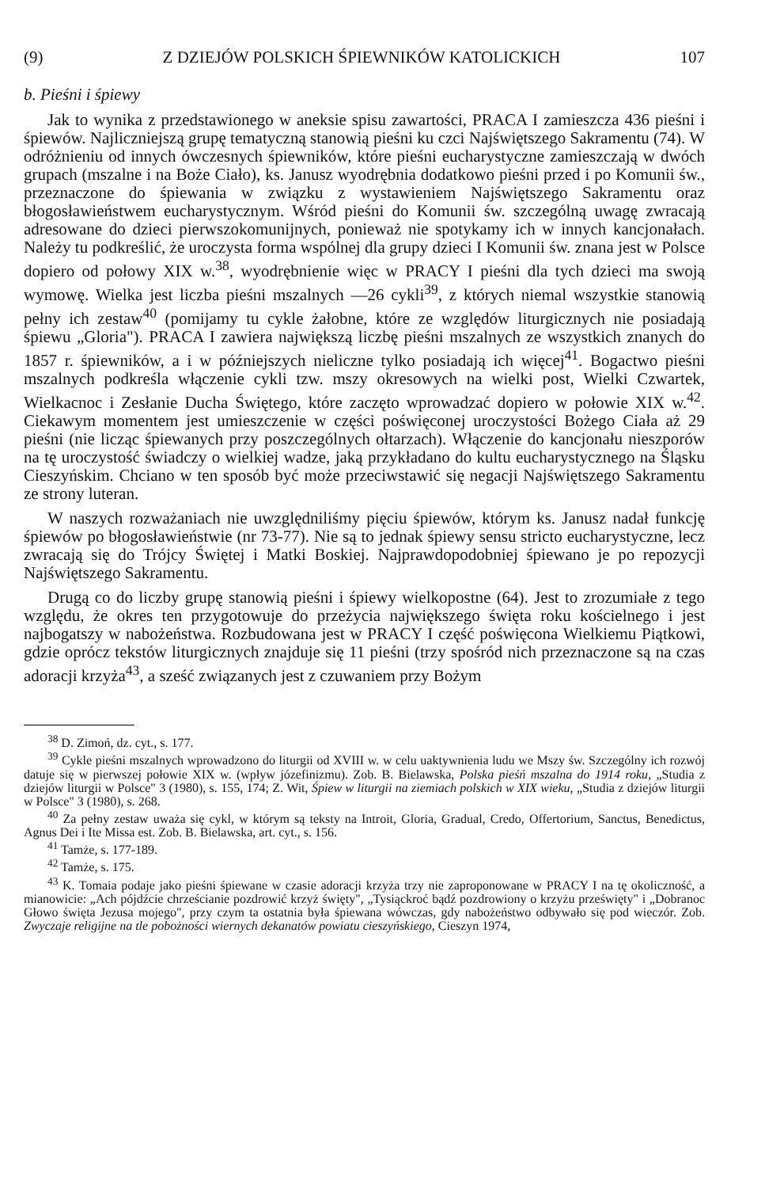(9) Z DZIEJÓW POLSKICH ŚPIEWNIKÓW KATOLICKICH 107
b. Pieśni i śpiewy
Jak to wynika z przedstawionego w aneksie spisu zawartości, PRACA I zamieszcza 436 pieśni i śpiewów. Najliczniejszą grupę tematyczną stanowią pieśni ku czci Najświętszego Sakramentu (74). W odróżnieniu od innych ówczesnych śpiewników, które pieśni eucharystyczne zamieszczają w dwóch grupach (mszalne i na Boże Ciało), ks. Janusz wyodrębnia dodatkowo pieśni przed i po Komunii św., przeznaczone do śpiewania w związku z wystawieniem Najświętszego Sakramentu oraz błogosławieństwem eucharystycznym. Wśród pieśni do Komunii św. szczególną uwagę zwracają adresowane do dzieci pierwszokomunijnych, ponieważ nie spotykamy ich w innych kancjonałach. Należy tu podkreślić, że uroczysta forma wspólnej dla grupy dzieci I Komunii św. znana jest w Polsce dopiero od połowy XIX w.<sup>38</sup>, wyodrębnienie więc w PRACY I pieśni dla tych dzieci ma swoją wymowę. Wielka jest liczba pieśni mszalnych —26 cykli<sup>39</sup>, z których niemal wszystkie stanowią pełny ich zestaw<sup>40</sup> (pomijamy tu cykle żałobne, które ze względów liturgicznych nie posiadają śpiewu „Gloria"). PRACA I zawiera największą liczbę pieśni mszalnych ze wszystkich znanych do 1857 r. śpiewników, a i w późniejszych nieliczne tylko posiadają ich więcej<sup>41</sup>. Bogactwo pieśni mszalnych podkreśla włączenie cykli tzw. mszy okresowych na wielki post, Wielki Czwartek, Wielkacnoc i Zesłanie Ducha Świętego, które zaczęto wprowadzać dopiero w połowie XIX w.<sup>42</sup>. Ciekawym momentem jest umieszczenie w części poświęconej uroczystości Bożego Ciała aż 29 pieśni (nie licząc śpiewanych przy poszczególnych ołtarzach). Włączenie do kancjonału nieszporów na tę uroczystość świadczy o wielkiej wadze, jaką przykładano do kultu eucharystycznego na Śląsku Cieszyńskim. Chciano w ten sposób być może przeciwstawić się negacji Najświętszego Sakramentu ze strony luteran.
W naszych rozważaniach nie uwzględniliśmy pięciu śpiewów, którym ks. Janusz nadał funkcję śpiewów po błogosławieństwie (nr 73-77). Nie są to jednak śpiewy sensu stricto eucharystyczne, lecz zwracają się do Trójcy Świętej i Matki Boskiej. Najprawdopodobniej śpiewano je po repozycji Najświętszego Sakramentu.
Drugą co do liczby grupę stanowią pieśni i śpiewy wielkopostne (64). Jest to zrozumiałe z tego względu, że okres ten przygotowuje do przeżycia największego święta roku kościelnego i jest najbogatszy w nabożeństwa. Rozbudowana jest w PRACY I część poświęcona Wielkiemu Piątkowi, gdzie oprócz tekstów liturgicznych znajduje się 11 pieśni (trzy spośród nich przeznaczone są na czas adoracji krzyża<sup>43</sup>, a sześć związanych jest z czuwaniem przy Bożym
<sup>38</sup> D. Zimoń, dz. cyt., s. 177.
<sup>39</sup> Cykle pieśni mszalnych wprowadzono do liturgii od XVIII w. w celu uaktywnienia ludu we Mszy św. Szczególny ich rozwój datuje się w pierwszej połowie XIX w. (wpływ józefinizmu). Zob. B. Bielawska, Polska pieśń mszalna do 1914 roku, „Studia z dziejów liturgii w Polsce" 3 (1980), s. 155, 174; Z. Wit, Śpiew w liturgii na ziemiach polskich w XIX wieku, „Studia z dziejów liturgii w Polsce" 3 (1980), s. 268.
<sup>40</sup> Za pełny zestaw uważa się cykl, w którym są teksty na Introit, Gloria, Gradual, Credo, Offertorium, Sanctus, Benedictus, Agnus Dei i Ite Missa est. Zob. B. Bielawska, art. cyt., s. 156.
<sup>41</sup> Tamże, s. 177-189.
<sup>42</sup> Tamże, s. 175.
<sup>43</sup> K. Tomaia podaje jako pieśni śpiewane w czasie adoracji krzyża trzy nie zaproponowane w PRACY I na tę okoliczność, a mianowicie: „Ach pójdźcie chrześcianie pozdrowić krzyż święty", „Tysiąckroć bądź pozdrowiony o krzyżu prześwięty" i „Dobranoc Głowo święta Jezusa mojego", przy czym ta ostatnia była śpiewana wówczas, gdy nabożeństwo odbywało się pod wieczór. Zob. Zwyczaje religijne na tle pobożności wiernych dekanatów powiatu cieszyńskiego, Cieszyn 1974,